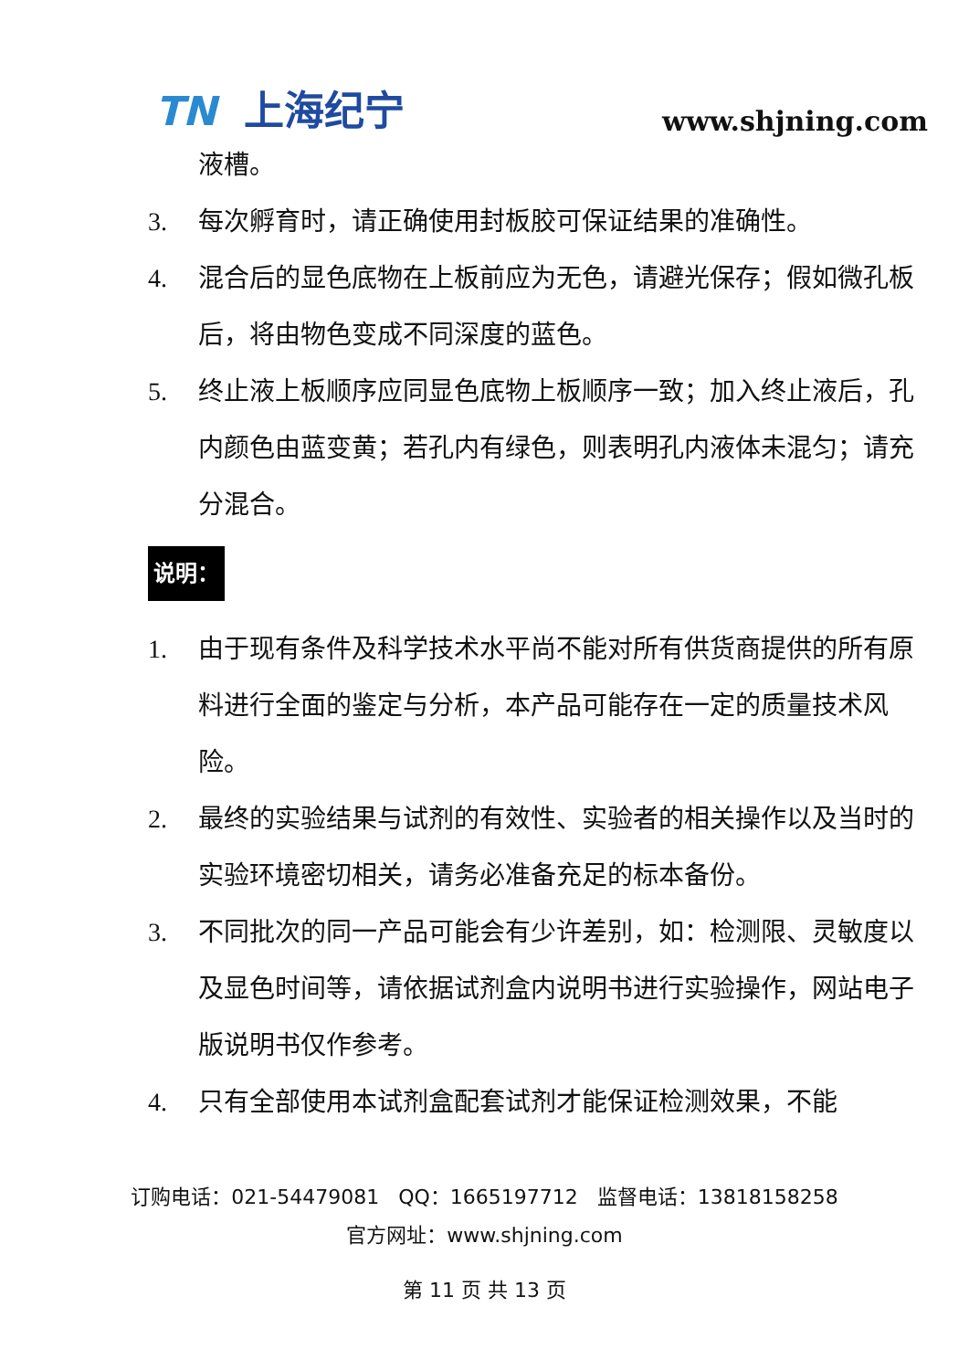TN 上海纪宁
www.shjning.com
液槽。
3. 每次孵育时，请正确使用封板胶可保证结果的准确性。
4. 混合后的显色底物在上板前应为无色，请避光保存；假如微孔板后，将由物色变成不同深度的蓝色。
5. 终止液上板顺序应同显色底物上板顺序一致；加入终止液后，孔内颜色由蓝变黄；若孔内有绿色，则表明孔内液体未混匀；请充分混合。
说明：
1. 由于现有条件及科学技术水平尚不能对所有供货商提供的所有原料进行全面的鉴定与分析，本产品可能存在一定的质量技术风险。
2. 最终的实验结果与试剂的有效性、实验者的相关操作以及当时的实验环境密切相关，请务必准备充足的标本备份。
3. 不同批次的同一产品可能会有少许差别，如：检测限、灵敏度以及显色时间等，请依据试剂盒内说明书进行实验操作，网站电子版说明书仅作参考。
4. 只有全部使用本试剂盒配套试剂才能保证检测效果，不能
订购电话：021-54479081 QQ：1665197712 监督电话：13818158258
官方网址：www.shjning.com
第 11 页 共 13 页